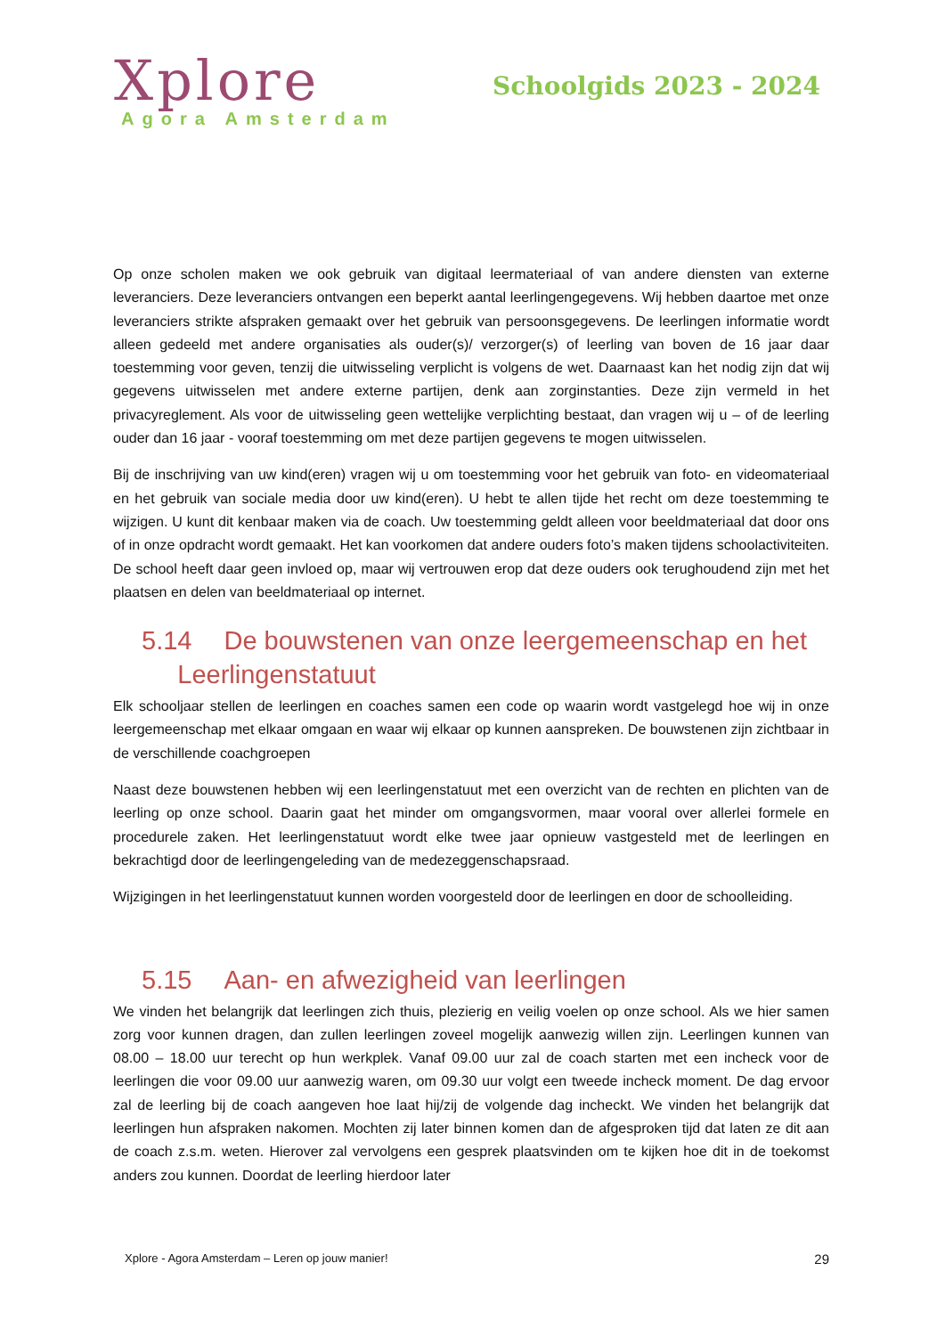Xplore
Agora Amsterdam
Schoolgids 2023 - 2024
Op onze scholen maken we ook gebruik van digitaal leermateriaal of van andere diensten van externe leveranciers. Deze leveranciers ontvangen een beperkt aantal leerlingengegevens. Wij hebben daartoe met onze leveranciers strikte afspraken gemaakt over het gebruik van persoonsgegevens. De leerlingen informatie wordt alleen gedeeld met andere organisaties als ouder(s)/ verzorger(s) of leerling van boven de 16 jaar daar toestemming voor geven, tenzij die uitwisseling verplicht is volgens de wet. Daarnaast kan het nodig zijn dat wij gegevens uitwisselen met andere externe partijen, denk aan zorginstanties. Deze zijn vermeld in het privacyreglement. Als voor de uitwisseling geen wettelijke verplichting bestaat, dan vragen wij u – of de leerling ouder dan 16 jaar - vooraf toestemming om met deze partijen gegevens te mogen uitwisselen.
Bij de inschrijving van uw kind(eren) vragen wij u om toestemming voor het gebruik van foto- en videomateriaal en het gebruik van sociale media door uw kind(eren). U hebt te allen tijde het recht om deze toestemming te wijzigen. U kunt dit kenbaar maken via de coach. Uw toestemming geldt alleen voor beeldmateriaal dat door ons of in onze opdracht wordt gemaakt. Het kan voorkomen dat andere ouders foto’s maken tijdens schoolactiviteiten. De school heeft daar geen invloed op, maar wij vertrouwen erop dat deze ouders ook terughoudend zijn met het plaatsen en delen van beeldmateriaal op internet.
5.14 De bouwstenen van onze leergemeenschap en het
Leerlingenstatuut
Elk schooljaar stellen de leerlingen en coaches samen een code op waarin wordt vastgelegd hoe wij in onze leergemeenschap met elkaar omgaan en waar wij elkaar op kunnen aanspreken. De bouwstenen zijn zichtbaar in de verschillende coachgroepen
Naast deze bouwstenen hebben wij een leerlingenstatuut met een overzicht van de rechten en plichten van de leerling op onze school. Daarin gaat het minder om omgangsvormen, maar vooral over allerlei formele en procedurele zaken. Het leerlingenstatuut wordt elke twee jaar opnieuw vastgesteld met de leerlingen en bekrachtigd door de leerlingengeleding van de medezeggenschapsraad.
Wijzigingen in het leerlingenstatuut kunnen worden voorgesteld door de leerlingen en door de schoolleiding.
5.15 Aan- en afwezigheid van leerlingen
We vinden het belangrijk dat leerlingen zich thuis, plezierig en veilig voelen op onze school. Als we hier samen zorg voor kunnen dragen, dan zullen leerlingen zoveel mogelijk aanwezig willen zijn. Leerlingen kunnen van 08.00 – 18.00 uur terecht op hun werkplek. Vanaf 09.00 uur zal de coach starten met een incheck voor de leerlingen die voor 09.00 uur aanwezig waren, om 09.30 uur volgt een tweede incheck moment. De dag ervoor zal de leerling bij de coach aangeven hoe laat hij/zij de volgende dag incheckt. We vinden het belangrijk dat leerlingen hun afspraken nakomen. Mochten zij later binnen komen dan de afgesproken tijd dat laten ze dit aan de coach z.s.m. weten. Hierover zal vervolgens een gesprek plaatsvinden om te kijken hoe dit in de toekomst anders zou kunnen. Doordat de leerling hierdoor later
Xplore - Agora Amsterdam – Leren op jouw manier! 29